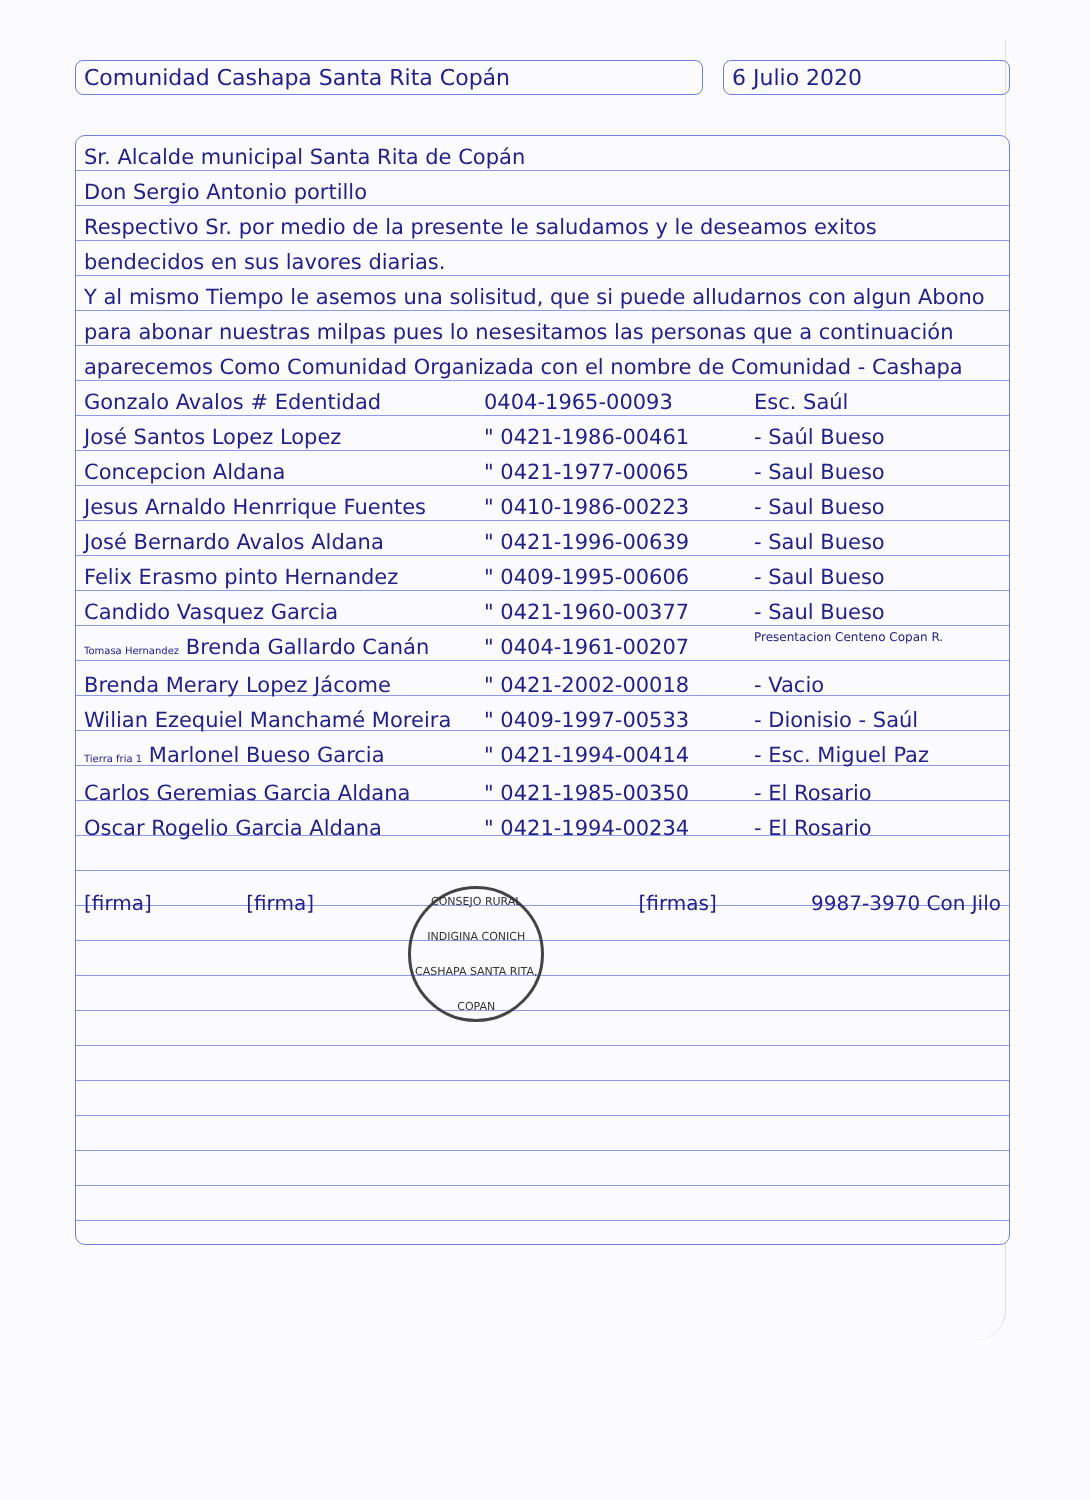Comunidad Cashapa Santa Rita Copán 6 Julio 2020
Sr. Alcalde municipal Santa Rita de Copán
Don Sergio Antonio portillo
Respectivo Sr. por medio de la presente le saludamos y le deseamos exitos bendecidos en sus lavores diarias.
Y al mismo Tiempo le asemos una solisitud, que si puede alludarnos con algun Abono para abonar nuestras milpas pues lo nesesitamos las personas que a continuación aparecemos Como Comunidad Organizada con el nombre de Comunidad - Cashapa
Gonzalo Avalos # Edentidad 0404-1965-00093 Esc. Saúl
José Santos Lopez Lopez " 0421-1986-00461 - Saúl Bueso
Concepcion Aldana " 0421-1977-00065 - Saul Bueso
Jesus Arnaldo Henrrique Fuentes " 0410-1986-00223 - Saul Bueso
José Bernardo Avalos Aldana " 0421-1996-00639 - Saul Bueso
Felix Erasmo pinto Hernandez " 0409-1995-00606 - Saul Bueso
Candido Vasquez Garcia " 0421-1960-00377 - Saul Bueso
Tomasa Hernandez Brenda Gallardo Canán " 0404-1961-00207 Presentacion Centeno Copan R.
Brenda Merary Lopez Jácome " 0421-2002-00018 - Vacio
Wilian Ezequiel Manchamé Moreira " 0409-1997-00533 - Dionisio - Saúl
Tierra fria 1 Marlonel Bueso Garcia " 0421-1994-00414 - Esc. Miguel Paz
Carlos Geremias Garcia Aldana " 0421-1985-00350 - El Rosario
Oscar Rogelio Garcia Aldana " 0421-1994-00234 - El Rosario
[firma] [firma]
CONSEJO RURAL INDIGINA CONICH CASHAPA SANTA RITA, COPAN
[firmas] 9987-3970 Con Jilo